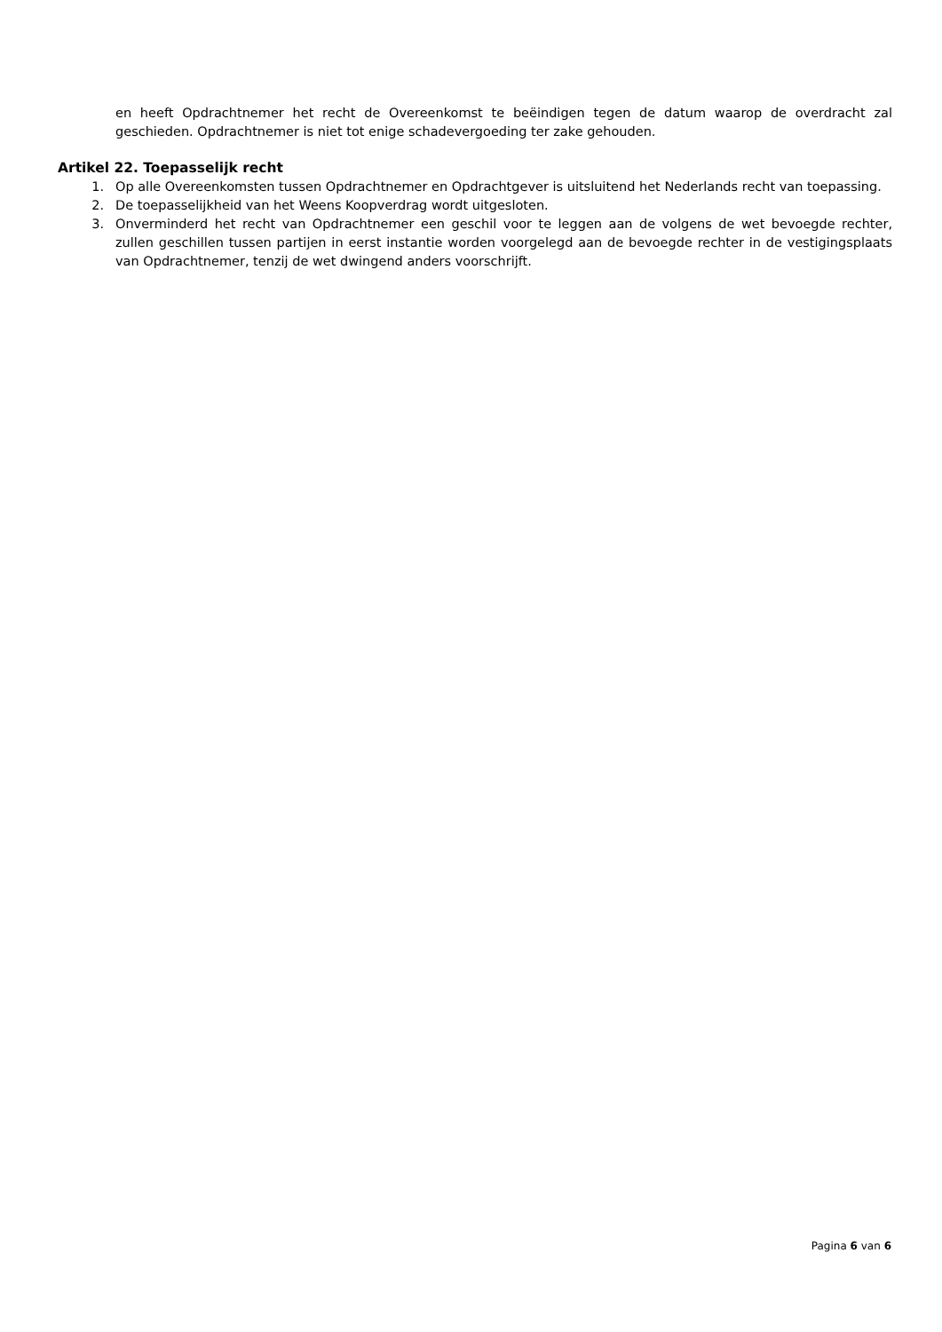en heeft Opdrachtnemer het recht de Overeenkomst te beëindigen tegen de datum waarop de overdracht zal geschieden. Opdrachtnemer is niet tot enige schadevergoeding ter zake gehouden.
Artikel 22. Toepasselijk recht
1. Op alle Overeenkomsten tussen Opdrachtnemer en Opdrachtgever is uitsluitend het Nederlands recht van toepassing.
2. De toepasselijkheid van het Weens Koopverdrag wordt uitgesloten.
3. Onverminderd het recht van Opdrachtnemer een geschil voor te leggen aan de volgens de wet bevoegde rechter, zullen geschillen tussen partijen in eerst instantie worden voorgelegd aan de bevoegde rechter in de vestigingsplaats van Opdrachtnemer, tenzij de wet dwingend anders voorschrijft.
Pagina 6 van 6